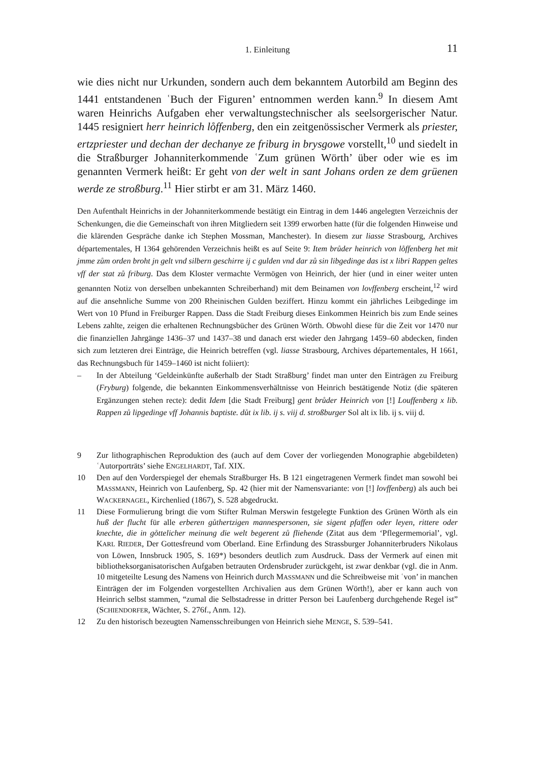1. Einleitung 11
wie dies nicht nur Urkunden, sondern auch dem bekanntem Autorbild am Beginn des 1441 entstandenen ʿBuch der Figuren’ entnommen werden kann.<sup>9</sup> In diesem Amt waren Heinrichs Aufgaben eher verwaltungstechnischer als seelsorgerischer Natur. 1445 resigniert herr heinrich lo̊ffenberg, den ein zeitgenössischer Vermerk als priester, ertzpriester und dechan der dechanye ze friburg in brysgowe vorstellt,<sup>10</sup> und siedelt in die Straßburger Johanniterkommende ʿZum grünen Wörth’ über oder wie es im genannten Vermerk heißt: Er geht von der welt in sant Johans orden ze dem grüenen werde ze stroßburg.<sup>11</sup> Hier stirbt er am 31. März 1460.
Den Aufenthalt Heinrichs in der Johanniterkommende bestätigt ein Eintrag in dem 1446 angelegten Verzeichnis der Schenkungen, die die Gemeinschaft von ihren Mitgliedern seit 1399 erworben hatte (für die folgenden Hinweise und die klärenden Gespräche danke ich Stephen Mossman, Manchester). In diesem zur liasse Strasbourg, Archives départementales, H 1364 gehörenden Verzeichnis heißt es auf Seite 9: Item brůder heinrich von lo̊ffenberg het mit jmme zům orden broht jn gelt vnd silbern geschirre ij c gulden vnd dar zů sin libgedinge das ist x libri Rappen geltes vff der stat zů friburg. Das dem Kloster vermachte Vermögen von Heinrich, der hier (und in einer weiter unten genannten Notiz von derselben unbekannten Schreiberhand) mit dem Beinamen von lovffenberg erscheint,<sup>12</sup> wird auf die ansehnliche Summe von 200 Rheinischen Gulden beziffert. Hinzu kommt ein jährliches Leibgedinge im Wert von 10 Pfund in Freiburger Rappen. Dass die Stadt Freiburg dieses Einkommen Heinrich bis zum Ende seines Lebens zahlte, zeigen die erhaltenen Rechnungsbücher des Grünen Wörth. Obwohl diese für die Zeit vor 1470 nur die finanziellen Jahrgänge 1436–37 und 1437–38 und danach erst wieder den Jahrgang 1459–60 abdecken, finden sich zum letzteren drei Einträge, die Heinrich betreffen (vgl. liasse Strasbourg, Archives départementales, H 1661, das Rechnungsbuch für 1459–1460 ist nicht foliiert):
– In der Abteilung ‘Geldeinkünfte außerhalb der Stadt Straßburg’ findet man unter den Einträgen zu Freiburg (Fryburg) folgende, die bekannten Einkommensverhältnisse von Heinrich bestätigende Notiz (die späteren Ergänzungen stehen recte): dedit Idem [die Stadt Freiburg] gent brůder Heinrich von [!] Louffenberg x lib. Rappen zů lipgedinge vff Johannis baptiste. důt ix lib. ij s. viij d. stroßburger Sol alt ix lib. ij s. viij d.
9 Zur lithographischen Reproduktion des (auch auf dem Cover der vorliegenden Monographie abgebildeten) ʿAutorporträts’ siehe ENGELHARDT, Taf. XIX.
10 Den auf den Vorderspiegel der ehemals Straßburger Hs. B 121 eingetragenen Vermerk findet man sowohl bei MASSMANN, Heinrich von Laufenberg, Sp. 42 (hier mit der Namensvariante: von [!] lovffenberg) als auch bei WACKERNAGEL, Kirchenlied (1867), S. 528 abgedruckt.
11 Diese Formulierung bringt die vom Stifter Rulman Merswin festgelegte Funktion des Grünen Wörth als ein huß der flucht für alle erberen gůthertzigen mannespersonen, sie sigent pfaffen oder leyen, rittere oder knechte, die in go̊ttelicher meinung die welt begerent zů fliehende (Zitat aus dem ‘Pflegermemorial’, vgl. KARL RIEDER, Der Gottesfreund vom Oberland. Eine Erfindung des Strassburger Johanniterbruders Nikolaus von Löwen, Innsbruck 1905, S. 169*) besonders deutlich zum Ausdruck. Dass der Vermerk auf einen mit bibliotheksorganisatorischen Aufgaben betrauten Ordensbruder zurückgeht, ist zwar denkbar (vgl. die in Anm. 10 mitgeteilte Lesung des Namens von Heinrich durch MASSMANN und die Schreibweise mit ʿvon’ in manchen Einträgen der im Folgenden vorgestellten Archivalien aus dem Grünen Wörth!), aber er kann auch von Heinrich selbst stammen, “zumal die Selbstadresse in dritter Person bei Laufenberg durchgehende Regel ist” (SCHIENDORFER, Wächter, S. 276f., Anm. 12).
12 Zu den historisch bezeugten Namensschreibungen von Heinrich siehe MENGE, S. 539–541.